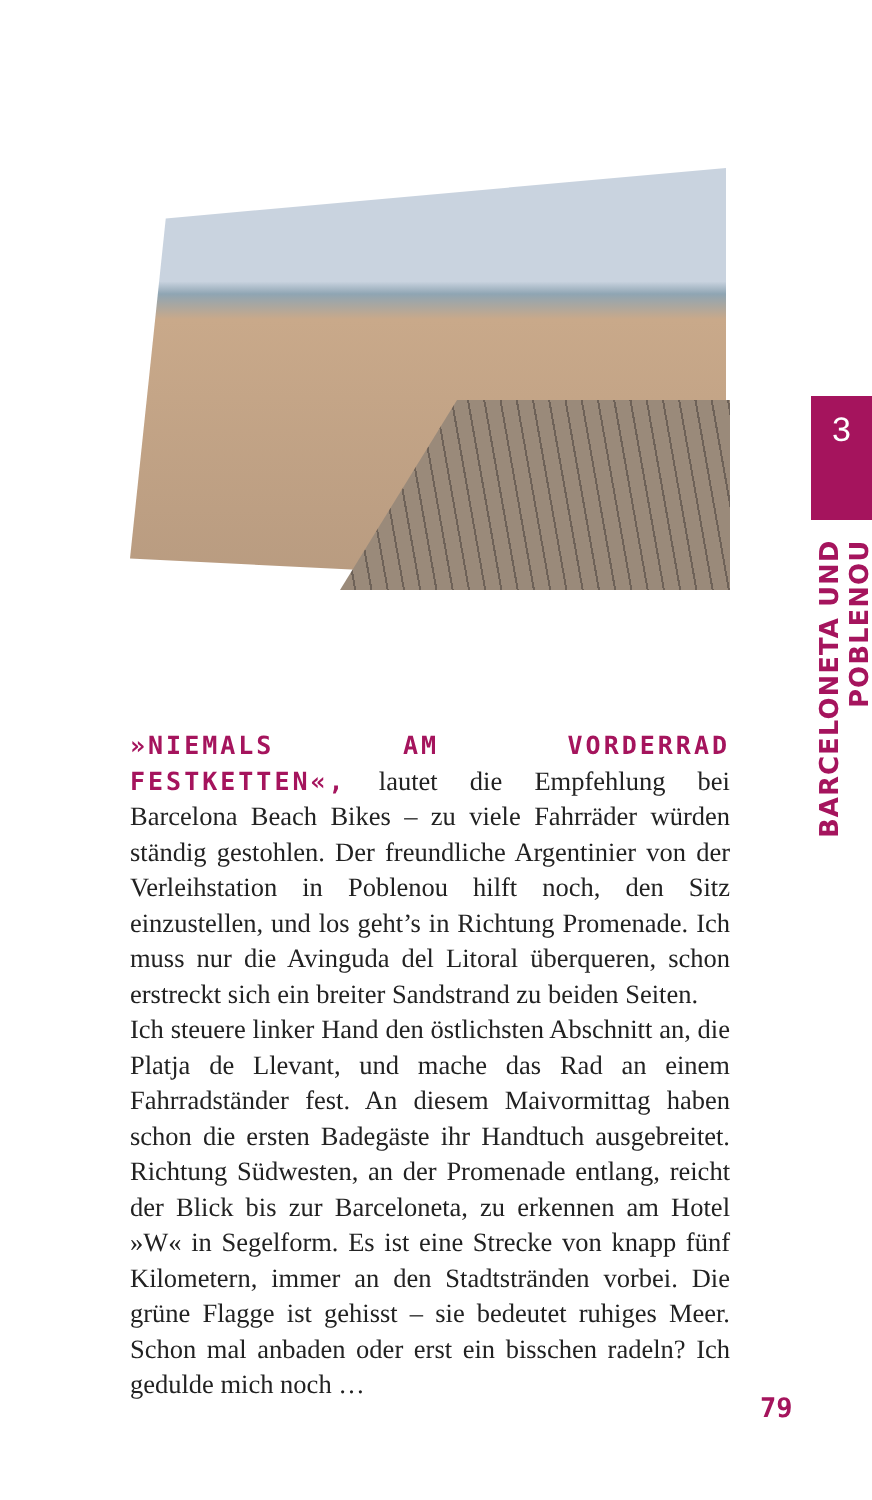3
BARCELONETA UND POBLENOU
»NIEMALS AM VORDERRAD FESTKETTEN«, lautet die Empfehlung bei Barcelona Beach Bikes – zu viele Fahrräder würden ständig gestohlen. Der freundliche Argentinier von der Verleihstation in Poblenou hilft noch, den Sitz einzustellen, und los geht’s in Richtung Promenade. Ich muss nur die Avinguda del Litoral überqueren, schon erstreckt sich ein breiter Sandstrand zu beiden Seiten.
Ich steuere linker Hand den östlichsten Abschnitt an, die Platja de Llevant, und mache das Rad an einem Fahrradständer fest. An diesem Maivormittag haben schon die ersten Badegäste ihr Handtuch ausgebreitet. Richtung Südwesten, an der Promenade entlang, reicht der Blick bis zur Barceloneta, zu erkennen am Hotel »W« in Segelform. Es ist eine Strecke von knapp fünf Kilometern, immer an den Stadtstränden vorbei. Die grüne Flagge ist gehisst – sie bedeutet ruhiges Meer. Schon mal anbaden oder erst ein bisschen radeln? Ich gedulde mich noch …
79